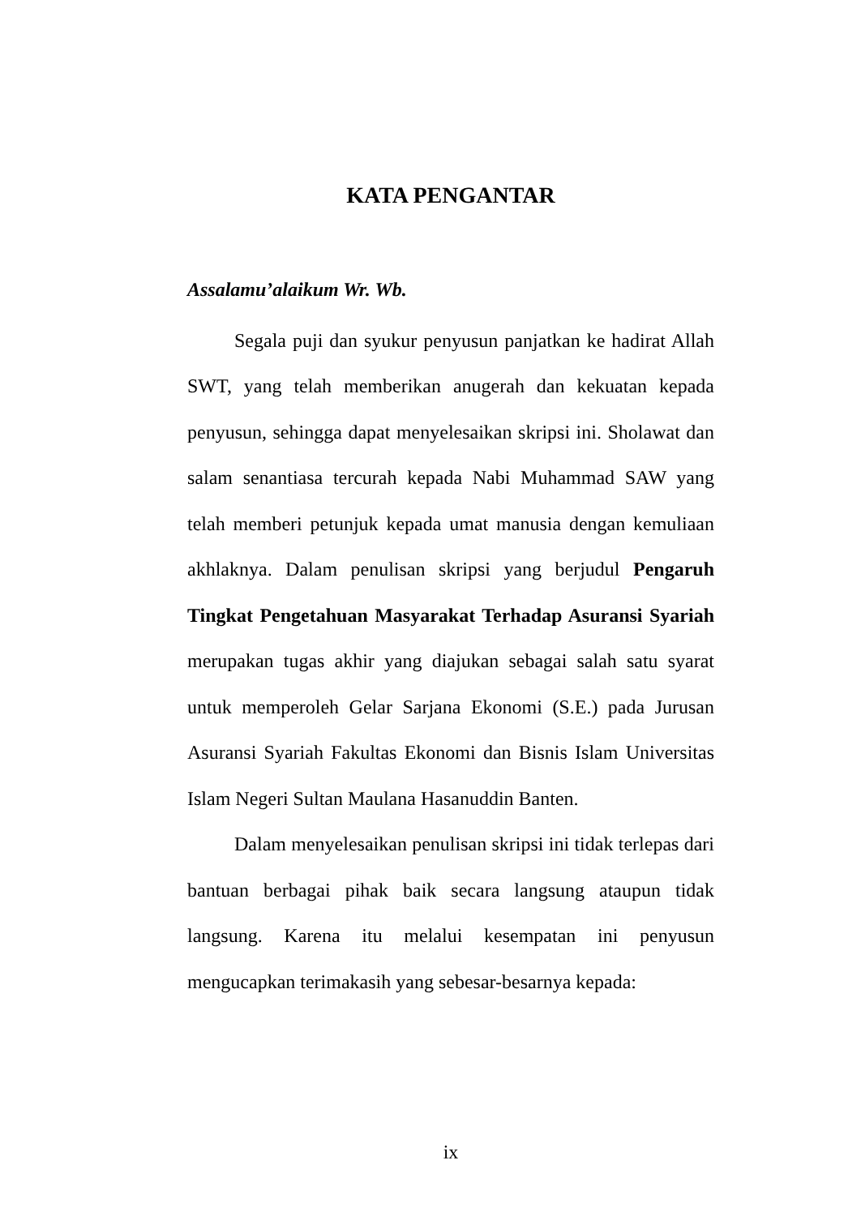KATA PENGANTAR
Assalamu’alaikum Wr. Wb.
Segala puji dan syukur penyusun panjatkan ke hadirat Allah SWT, yang telah memberikan anugerah dan kekuatan kepada penyusun, sehingga dapat menyelesaikan skripsi ini. Sholawat dan salam senantiasa tercurah kepada Nabi Muhammad SAW yang telah memberi petunjuk kepada umat manusia dengan kemuliaan akhlaknya. Dalam penulisan skripsi yang berjudul Pengaruh Tingkat Pengetahuan Masyarakat Terhadap Asuransi Syariah merupakan tugas akhir yang diajukan sebagai salah satu syarat untuk memperoleh Gelar Sarjana Ekonomi (S.E.) pada Jurusan Asuransi Syariah Fakultas Ekonomi dan Bisnis Islam Universitas Islam Negeri Sultan Maulana Hasanuddin Banten.
Dalam menyelesaikan penulisan skripsi ini tidak terlepas dari bantuan berbagai pihak baik secara langsung ataupun tidak langsung. Karena itu melalui kesempatan ini penyusun mengucapkan terimakasih yang sebesar-besarnya kepada:
ix